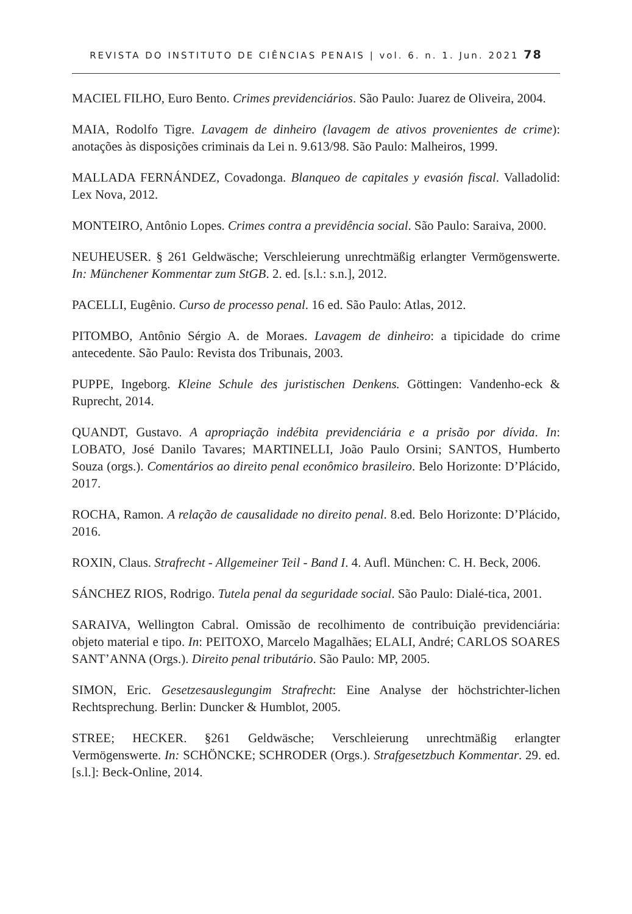REVISTA DO INSTITUTO DE CIÊNCIAS PENAIS | vol. 6. n. 1. Jun. 2021 78
MACIEL FILHO, Euro Bento. Crimes previdenciários. São Paulo: Juarez de Oliveira, 2004.
MAIA, Rodolfo Tigre. Lavagem de dinheiro (lavagem de ativos provenientes de crime): anotações às disposições criminais da Lei n. 9.613/98. São Paulo: Malheiros, 1999.
MALLADA FERNÁNDEZ, Covadonga. Blanqueo de capitales y evasión fiscal. Valladolid: Lex Nova, 2012.
MONTEIRO, Antônio Lopes. Crimes contra a previdência social. São Paulo: Saraiva, 2000.
NEUHEUSER. § 261 Geldwäsche; Verschleierung unrechtmäßig erlangter Vermögenswerte. In: Münchener Kommentar zum StGB. 2. ed. [s.l.: s.n.], 2012.
PACELLI, Eugênio. Curso de processo penal. 16 ed. São Paulo: Atlas, 2012.
PITOMBO, Antônio Sérgio A. de Moraes. Lavagem de dinheiro: a tipicidade do crime antecedente. São Paulo: Revista dos Tribunais, 2003.
PUPPE, Ingeborg. Kleine Schule des juristischen Denkens. Göttingen: Vandenho-eck & Ruprecht, 2014.
QUANDT, Gustavo. A apropriação indébita previdenciária e a prisão por dívida. In: LOBATO, José Danilo Tavares; MARTINELLI, João Paulo Orsini; SANTOS, Humberto Souza (orgs.). Comentários ao direito penal econômico brasileiro. Belo Horizonte: D’Plácido, 2017.
ROCHA, Ramon. A relação de causalidade no direito penal. 8.ed. Belo Horizonte: D’Plácido, 2016.
ROXIN, Claus. Strafrecht - Allgemeiner Teil - Band I. 4. Aufl. München: C. H. Beck, 2006.
SÁNCHEZ RIOS, Rodrigo. Tutela penal da seguridade social. São Paulo: Dialé-tica, 2001.
SARAIVA, Wellington Cabral. Omissão de recolhimento de contribuição previdenciária: objeto material e tipo. In: PEITOXO, Marcelo Magalhães; ELALI, André; CARLOS SOARES SANT’ANNA (Orgs.). Direito penal tributário. São Paulo: MP, 2005.
SIMON, Eric. Gesetzesauslegungim Strafrecht: Eine Analyse der höchstrichter-lichen Rechtsprechung. Berlin: Duncker & Humblot, 2005.
STREE; HECKER. §261 Geldwäsche; Verschleierung unrechtmäßig erlangter Vermögenswerte. In: SCHÖNCKE; SCHRODER (Orgs.). Strafgesetzbuch Kommentar. 29. ed. [s.l.]: Beck-Online, 2014.